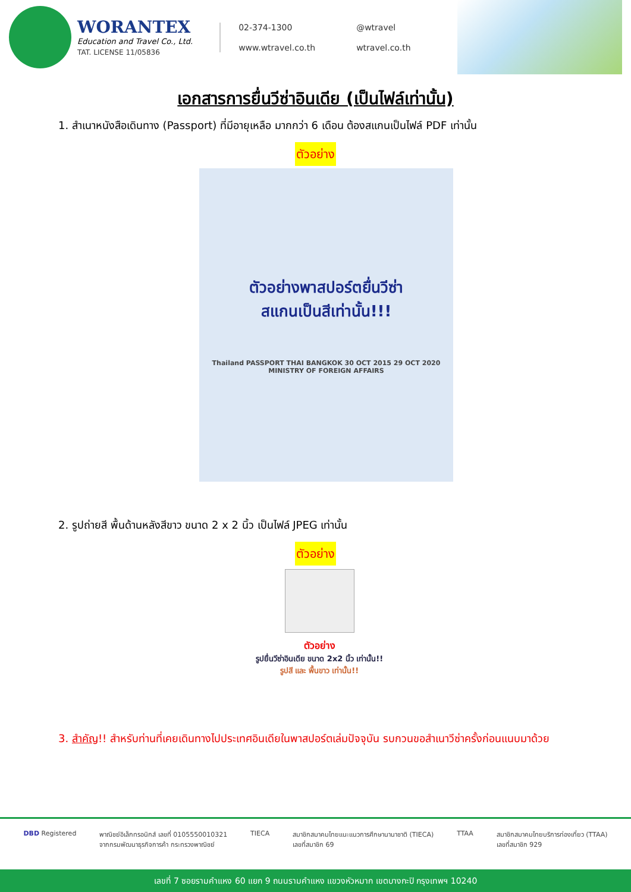WORANTEX
Education and Travel Co., Ltd.
TAT. LICENSE 11/05836
02-374-1300
@wtravel
www.wtravel.co.th
wtravel.co.th
เอกสารการยื่นวีซ่าอินเดีย (เป็นไฟล์เท่านั้น)
1. สำเนาหนังสือเดินทาง (Passport) ที่มีอายุเหลือ มากกว่า 6 เดือน ต้องสแกนเป็นไฟล์ PDF เท่านั้น
ตัวอย่าง
ตัวอย่างพาสปอร์ตยื่นวีซ่า
สแกนเป็นสีเท่านั้น!!!
Thailand PASSPORT THAI BANGKOK 30 OCT 2015 29 OCT 2020 MINISTRY OF FOREIGN AFFAIRS
2. รูปถ่ายสี พื้นด้านหลังสีขาว ขนาด 2 x 2 นิ้ว เป็นไฟล์ JPEG เท่านั้น
ตัวอย่าง
ตัวอย่าง
รูปยื่นวีซ่าอินเดีย ขนาด 2x2 นิ้ว เท่านั้น!!
รูปสี และ พื้นขาว เท่านั้น!!
3. สำคัญ!! สำหรับท่านที่เคยเดินทางไปประเทศอินเดียในพาสปอร์ตเล่มปัจจุบัน รบกวนขอสำเนาวีซ่าครั้งก่อนแนบมาด้วย
DBD Registered พาณิชย์อิเล็กทรอนิกส์ เลขที่ 0105550010321
จากกรมพัฒนาธุรกิจการค้า กระทรวงพาณิชย์
TIECA สมาชิกสมาคมไทยแนะแนวการศึกษานานาชาติ (TIECA)
เลขที่สมาชิก 69
TTAA สมาชิกสมาคมไทยบริการท่องเที่ยว (TTAA)
เลขที่สมาชิก 929
เลขที่ 7 ซอยรามคำแหง 60 แยก 9 ถนนรามคำแหง แขวงหัวหมาก เขตบางกะปิ กรุงเทพฯ 10240